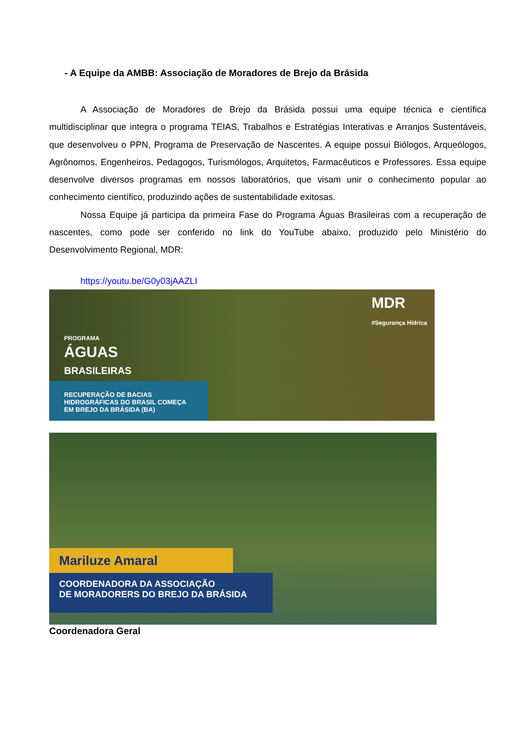- A Equipe da AMBB: Associação de Moradores de Brejo da Brásida
A Associação de Moradores de Brejo da Brásida possui uma equipe técnica e científica multidisciplinar que integra o programa TEIAS, Trabalhos e Estratégias Interativas e Arranjos Sustentáveis, que desenvolveu o PPN, Programa de Preservação de Nascentes. A equipe possui Biólogos, Arqueólogos, Agrônomos, Engenheiros, Pedagogos, Turismólogos, Arquitetos, Farmacêuticos e Professores. Essa equipe desenvolve diversos programas em nossos laboratórios, que visam unir o conhecimento popular ao conhecimento científico, produzindo ações de sustentabilidade exitosas.
Nossa Equipe já participa da primeira Fase do Programa Águas Brasileiras com a recuperação de nascentes, como pode ser conferido no link do YouTube abaixo, produzido pelo Ministério do Desenvolvimento Regional, MDR:
https://youtu.be/G0y03jAAZLI
MDR
#Segurança Hídrica
PROGRAMA
ÁGUAS
BRASILEIRAS
RECUPERAÇÃO DE BACIAS HIDROGRÁFICAS DO BRASIL COMEÇA EM BREJO DA BRÁSIDA (BA)
Mariluze Amaral
COORDENADORA DA ASSOCIAÇÃO
DE MORADORERS DO BREJO DA BRÁSIDA
Coordenadora Geral